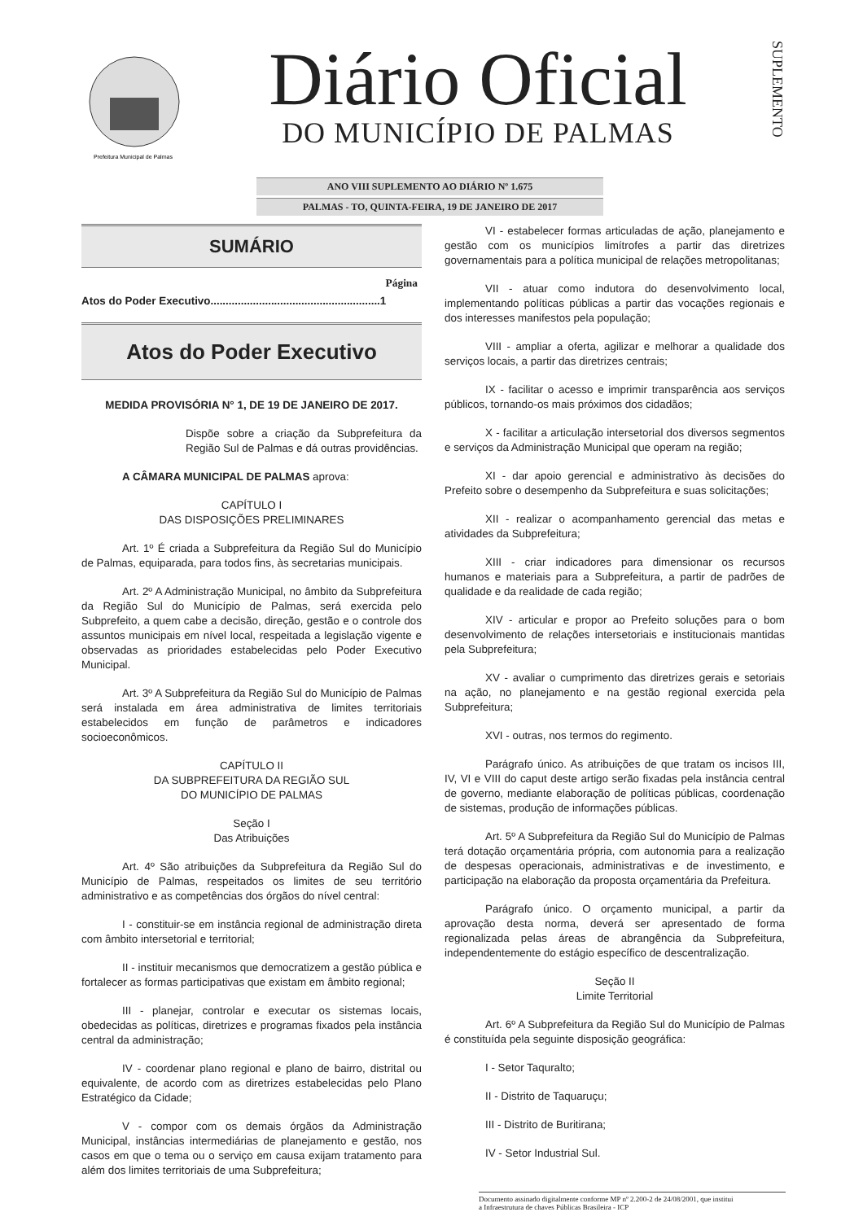Prefeitura Municipal de Palmas
Diário Oficial
DO MUNICÍPIO DE PALMAS
SUPLEMENTO
ANO VIII SUPLEMENTO AO DIÁRIO Nº 1.675
PALMAS - TO, QUINTA-FEIRA, 19 DE JANEIRO DE 2017
SUMÁRIO
Página
Atos do Poder Executivo........................................................1
Atos do Poder Executivo
MEDIDA PROVISÓRIA N° 1, DE 19 DE JANEIRO DE 2017.
Dispõe sobre a criação da Subprefeitura da Região Sul de Palmas e dá outras providências.
A CÂMARA MUNICIPAL DE PALMAS aprova:
CAPÍTULO I
DAS DISPOSIÇÕES PRELIMINARES
Art. 1º É criada a Subprefeitura da Região Sul do Município de Palmas, equiparada, para todos fins, às secretarias municipais.
Art. 2º A Administração Municipal, no âmbito da Subprefeitura da Região Sul do Município de Palmas, será exercida pelo Subprefeito, a quem cabe a decisão, direção, gestão e o controle dos assuntos municipais em nível local, respeitada a legislação vigente e observadas as prioridades estabelecidas pelo Poder Executivo Municipal.
Art. 3º A Subprefeitura da Região Sul do Município de Palmas será instalada em área administrativa de limites territoriais estabelecidos em função de parâmetros e indicadores socioeconômicos.
CAPÍTULO II
DA SUBPREFEITURA DA REGIÃO SUL
DO MUNICÍPIO DE PALMAS
Seção I
Das Atribuições
Art. 4º São atribuições da Subprefeitura da Região Sul do Município de Palmas, respeitados os limites de seu território administrativo e as competências dos órgãos do nível central:
I - constituir-se em instância regional de administração direta com âmbito intersetorial e territorial;
II - instituir mecanismos que democratizem a gestão pública e fortalecer as formas participativas que existam em âmbito regional;
III - planejar, controlar e executar os sistemas locais, obedecidas as políticas, diretrizes e programas fixados pela instância central da administração;
IV - coordenar plano regional e plano de bairro, distrital ou equivalente, de acordo com as diretrizes estabelecidas pelo Plano Estratégico da Cidade;
V - compor com os demais órgãos da Administração Municipal, instâncias intermediárias de planejamento e gestão, nos casos em que o tema ou o serviço em causa exijam tratamento para além dos limites territoriais de uma Subprefeitura;
VI - estabelecer formas articuladas de ação, planejamento e gestão com os municípios limítrofes a partir das diretrizes governamentais para a política municipal de relações metropolitanas;
VII - atuar como indutora do desenvolvimento local, implementando políticas públicas a partir das vocações regionais e dos interesses manifestos pela população;
VIII - ampliar a oferta, agilizar e melhorar a qualidade dos serviços locais, a partir das diretrizes centrais;
IX - facilitar o acesso e imprimir transparência aos serviços públicos, tornando-os mais próximos dos cidadãos;
X - facilitar a articulação intersetorial dos diversos segmentos e serviços da Administração Municipal que operam na região;
XI - dar apoio gerencial e administrativo às decisões do Prefeito sobre o desempenho da Subprefeitura e suas solicitações;
XII - realizar o acompanhamento gerencial das metas e atividades da Subprefeitura;
XIII - criar indicadores para dimensionar os recursos humanos e materiais para a Subprefeitura, a partir de padrões de qualidade e da realidade de cada região;
XIV - articular e propor ao Prefeito soluções para o bom desenvolvimento de relações intersetoriais e institucionais mantidas pela Subprefeitura;
XV - avaliar o cumprimento das diretrizes gerais e setoriais na ação, no planejamento e na gestão regional exercida pela Subprefeitura;
XVI - outras, nos termos do regimento.
Parágrafo único. As atribuições de que tratam os incisos III, IV, VI e VIII do caput deste artigo serão fixadas pela instância central de governo, mediante elaboração de políticas públicas, coordenação de sistemas, produção de informações públicas.
Art. 5º A Subprefeitura da Região Sul do Município de Palmas terá dotação orçamentária própria, com autonomia para a realização de despesas operacionais, administrativas e de investimento, e participação na elaboração da proposta orçamentária da Prefeitura.
Parágrafo único. O orçamento municipal, a partir da aprovação desta norma, deverá ser apresentado de forma regionalizada pelas áreas de abrangência da Subprefeitura, independentemente do estágio específico de descentralização.
Seção II
Limite Territorial
Art. 6º A Subprefeitura da Região Sul do Município de Palmas é constituída pela seguinte disposição geográfica:
I - Setor Taquralto;
II - Distrito de Taquaruçu;
III - Distrito de Buritirana;
IV - Setor Industrial Sul.
Documento assinado digitalmente conforme MP nº 2.200-2 de 24/08/2001, que institui
a Infraestrutura de chaves Públicas Brasileira - ICP